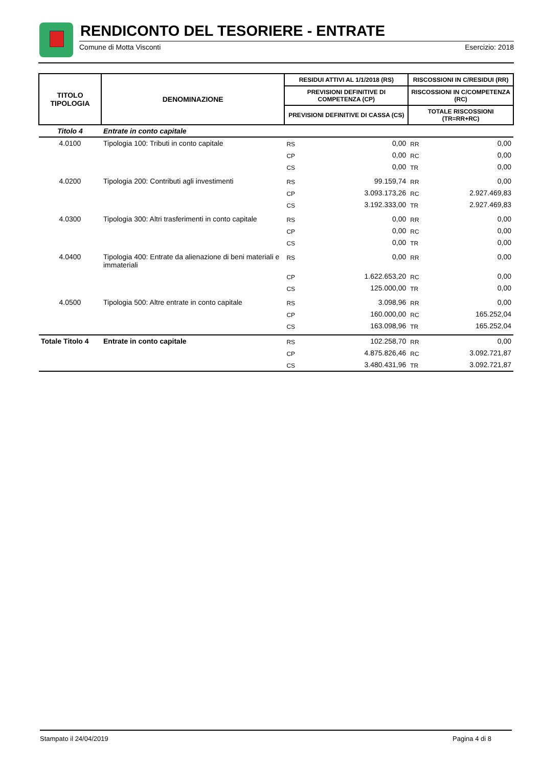RENDICONTO DEL TESORIERE - ENTRATE
Comune di Motta Visconti Esercizio: 2018
| TITOLO TIPOLOGIA | DENOMINAZIONE | RESIDUI ATTIVI AL 1/1/2018 (RS) | | RISCOSSIONI IN C/RESIDUI (RR) | |
| --- | --- | --- | --- | --- | --- |
| | | PREVISIONI DEFINITIVE DI COMPETENZA (CP) | | RISCOSSIONI IN C/COMPETENZA (RC) | |
| | | PREVISIONI DEFINITIVE DI CASSA (CS) | | TOTALE RISCOSSIONI (TR=RR+RC) | |
| Titolo 4 | Entrate in conto capitale | | | | |
| 4.0100 | Tipologia 100: Tributi in conto capitale | RS | 0,00 | RR | 0,00 |
| | | CP | 0,00 | RC | 0,00 |
| | | CS | 0,00 | TR | 0,00 |
| 4.0200 | Tipologia 200: Contributi agli investimenti | RS | 99.159,74 | RR | 0,00 |
| | | CP | 3.093.173,26 | RC | 2.927.469,83 |
| | | CS | 3.192.333,00 | TR | 2.927.469,83 |
| 4.0300 | Tipologia 300: Altri trasferimenti in conto capitale | RS | 0,00 | RR | 0,00 |
| | | CP | 0,00 | RC | 0,00 |
| | | CS | 0,00 | TR | 0,00 |
| 4.0400 | Tipologia 400: Entrate da alienazione di beni materiali e immateriali | RS | 0,00 | RR | 0,00 |
| | | CP | 1.622.653,20 | RC | 0,00 |
| | | CS | 125.000,00 | TR | 0,00 |
| 4.0500 | Tipologia 500: Altre entrate in conto capitale | RS | 3.098,96 | RR | 0,00 |
| | | CP | 160.000,00 | RC | 165.252,04 |
| | | CS | 163.098,96 | TR | 165.252,04 |
| Totale Titolo 4 | Entrate in conto capitale | RS | 102.258,70 | RR | 0,00 |
| | | CP | 4.875.826,46 | RC | 3.092.721,87 |
| | | CS | 3.480.431,96 | TR | 3.092.721,87 |
Stampato il 24/04/2019 Pagina 4 di 8